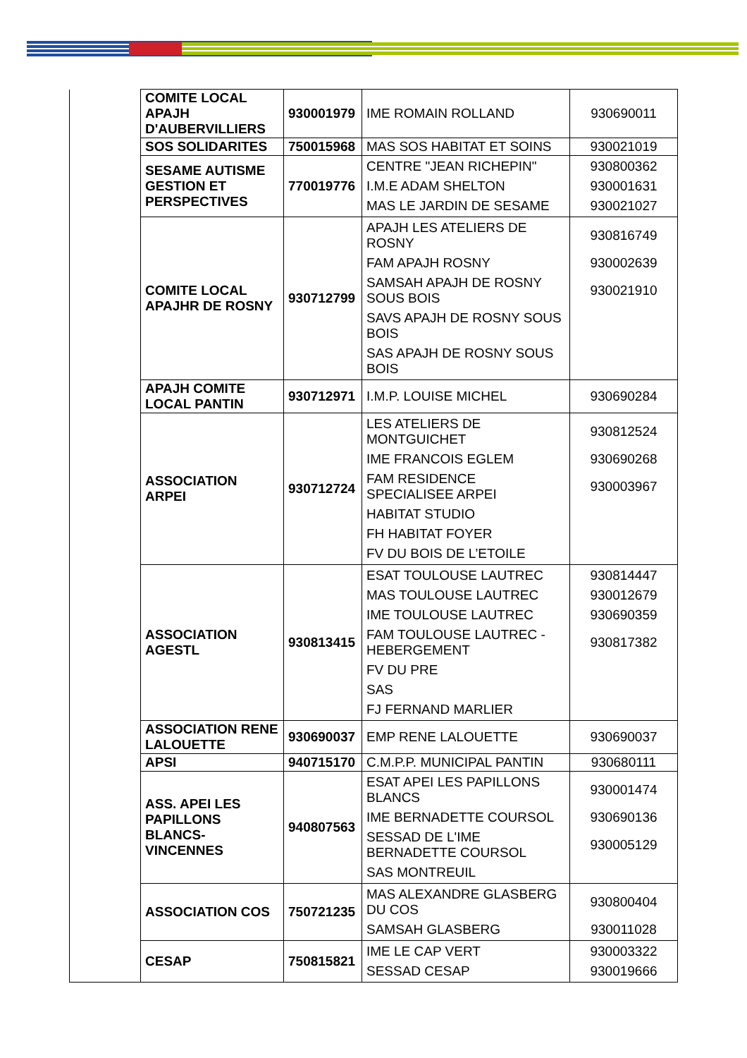| | COMITE LOCAL APAJH D'AUBERVILLIERS | 930001979 | IME ROMAIN ROLLAND | 930690011 |
| | SOS SOLIDARITES | 750015968 | MAS SOS HABITAT ET SOINS | 930021019 |
| | SESAME AUTISME GESTION ET PERSPECTIVES | 770019776 | CENTRE "JEAN RICHEPIN" I.M.E ADAM SHELTON MAS LE JARDIN DE SESAME | 930800362 930001631 930021027 |
| | COMITE LOCAL APAJHR DE ROSNY | 930712799 | APAJH LES ATELIERS DE ROSNY FAM APAJH ROSNY SAMSAH APAJH DE ROSNY SOUS BOIS SAVS APAJH DE ROSNY SOUS BOIS SAS APAJH DE ROSNY SOUS BOIS | 930816749 930002639 930021910 |
| | APAJH COMITE LOCAL PANTIN | 930712971 | I.M.P. LOUISE MICHEL | 930690284 |
| | ASSOCIATION ARPEI | 930712724 | LES ATELIERS DE MONTGUICHET IME FRANCOIS EGLEM FAM RESIDENCE SPECIALISEE ARPEI HABITAT STUDIO FH HABITAT FOYER FV DU BOIS DE L’ETOILE | 930812524 930690268 930003967 |
| | ASSOCIATION AGESTL | 930813415 | ESAT TOULOUSE LAUTREC MAS TOULOUSE LAUTREC IME TOULOUSE LAUTREC FAM TOULOUSE LAUTREC - HEBERGEMENT FV DU PRE SAS FJ FERNAND MARLIER | 930814447 930012679 930690359 930817382 |
| | ASSOCIATION RENE LALOUETTE | 930690037 | EMP RENE LALOUETTE | 930690037 |
| | APSI | 940715170 | C.M.P.P. MUNICIPAL PANTIN | 930680111 |
| | ASS. APEI LES PAPILLONS BLANCS-VINCENNES | 940807563 | ESAT APEI LES PAPILLONS BLANCS IME BERNADETTE COURSOL SESSAD DE L'IME BERNADETTE COURSOL SAS MONTREUIL | 930001474 930690136 930005129 |
| | ASSOCIATION COS | 750721235 | MAS ALEXANDRE GLASBERG DU COS SAMSAH GLASBERG | 930800404 930011028 |
| | CESAP | 750815821 | IME LE CAP VERT SESSAD CESAP | 930003322 930019666 |